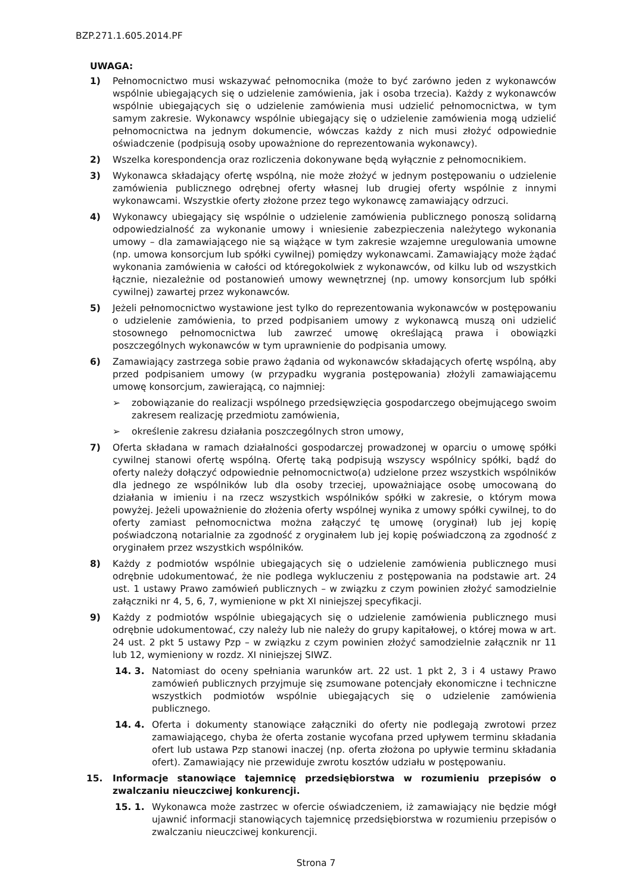BZP.271.1.605.2014.PF
UWAGA:
1) Pełnomocnictwo musi wskazywać pełnomocnika (może to być zarówno jeden z wykonawców wspólnie ubiegających się o udzielenie zamówienia, jak i osoba trzecia). Każdy z wykonawców wspólnie ubiegających się o udzielenie zamówienia musi udzielić pełnomocnictwa, w tym samym zakresie. Wykonawcy wspólnie ubiegający się o udzielenie zamówienia mogą udzielić pełnomocnictwa na jednym dokumencie, wówczas każdy z nich musi złożyć odpowiednie oświadczenie (podpisują osoby upoważnione do reprezentowania wykonawcy).
2) Wszelka korespondencja oraz rozliczenia dokonywane będą wyłącznie z pełnomocnikiem.
3) Wykonawca składający ofertę wspólną, nie może złożyć w jednym postępowaniu o udzielenie zamówienia publicznego odrębnej oferty własnej lub drugiej oferty wspólnie z innymi wykonawcami. Wszystkie oferty złożone przez tego wykonawcę zamawiający odrzuci.
4) Wykonawcy ubiegający się wspólnie o udzielenie zamówienia publicznego ponoszą solidarną odpowiedzialność za wykonanie umowy i wniesienie zabezpieczenia należytego wykonania umowy – dla zamawiającego nie są wiążące w tym zakresie wzajemne uregulowania umowne (np. umowa konsorcjum lub spółki cywilnej) pomiędzy wykonawcami. Zamawiający może żądać wykonania zamówienia w całości od któregokolwiek z wykonawców, od kilku lub od wszystkich łącznie, niezależnie od postanowień umowy wewnętrznej (np. umowy konsorcjum lub spółki cywilnej) zawartej przez wykonawców.
5) Jeżeli pełnomocnictwo wystawione jest tylko do reprezentowania wykonawców w postępowaniu o udzielenie zamówienia, to przed podpisaniem umowy z wykonawcą muszą oni udzielić stosownego pełnomocnictwa lub zawrzeć umowę określającą prawa i obowiązki poszczególnych wykonawców w tym uprawnienie do podpisania umowy.
6) Zamawiający zastrzega sobie prawo żądania od wykonawców składających ofertę wspólną, aby przed podpisaniem umowy (w przypadku wygrania postępowania) złożyli zamawiającemu umowę konsorcjum, zawierającą, co najmniej:
➢ zobowiązanie do realizacji wspólnego przedsięwzięcia gospodarczego obejmującego swoim zakresem realizację przedmiotu zamówienia,
➢ określenie zakresu działania poszczególnych stron umowy,
7) Oferta składana w ramach działalności gospodarczej prowadzonej w oparciu o umowę spółki cywilnej stanowi ofertę wspólną. Ofertę taką podpisują wszyscy wspólnicy spółki, bądź do oferty należy dołączyć odpowiednie pełnomocnictwo(a) udzielone przez wszystkich wspólników dla jednego ze wspólników lub dla osoby trzeciej, upoważniające osobę umocowaną do działania w imieniu i na rzecz wszystkich wspólników spółki w zakresie, o którym mowa powyżej. Jeżeli upoważnienie do złożenia oferty wspólnej wynika z umowy spółki cywilnej, to do oferty zamiast pełnomocnictwa można załączyć tę umowę (oryginał) lub jej kopię poświadczoną notarialnie za zgodność z oryginałem lub jej kopię poświadczoną za zgodność z oryginałem przez wszystkich wspólników.
8) Każdy z podmiotów wspólnie ubiegających się o udzielenie zamówienia publicznego musi odrębnie udokumentować, że nie podlega wykluczeniu z postępowania na podstawie art. 24 ust. 1 ustawy Prawo zamówień publicznych – w związku z czym powinien złożyć samodzielnie załączniki nr 4, 5, 6, 7, wymienione w pkt XI niniejszej specyfikacji.
9) Każdy z podmiotów wspólnie ubiegających się o udzielenie zamówienia publicznego musi odrębnie udokumentować, czy należy lub nie należy do grupy kapitałowej, o której mowa w art. 24 ust. 2 pkt 5 ustawy Pzp – w związku z czym powinien złożyć samodzielnie załącznik nr 11 lub 12, wymieniony w rozdz. XI niniejszej SIWZ.
14. 3. Natomiast do oceny spełniania warunków art. 22 ust. 1 pkt 2, 3 i 4 ustawy Prawo zamówień publicznych przyjmuje się zsumowane potencjały ekonomiczne i techniczne wszystkich podmiotów wspólnie ubiegających się o udzielenie zamówienia publicznego.
14. 4. Oferta i dokumenty stanowiące załączniki do oferty nie podlegają zwrotowi przez zamawiającego, chyba że oferta zostanie wycofana przed upływem terminu składania ofert lub ustawa Pzp stanowi inaczej (np. oferta złożona po upływie terminu składania ofert). Zamawiający nie przewiduje zwrotu kosztów udziału w postępowaniu.
15. Informacje stanowiące tajemnicę przedsiębiorstwa w rozumieniu przepisów o zwalczaniu nieuczciwej konkurencji.
15. 1. Wykonawca może zastrzec w ofercie oświadczeniem, iż zamawiający nie będzie mógł ujawnić informacji stanowiących tajemnicę przedsiębiorstwa w rozumieniu przepisów o zwalczaniu nieuczciwej konkurencji.
Strona 7